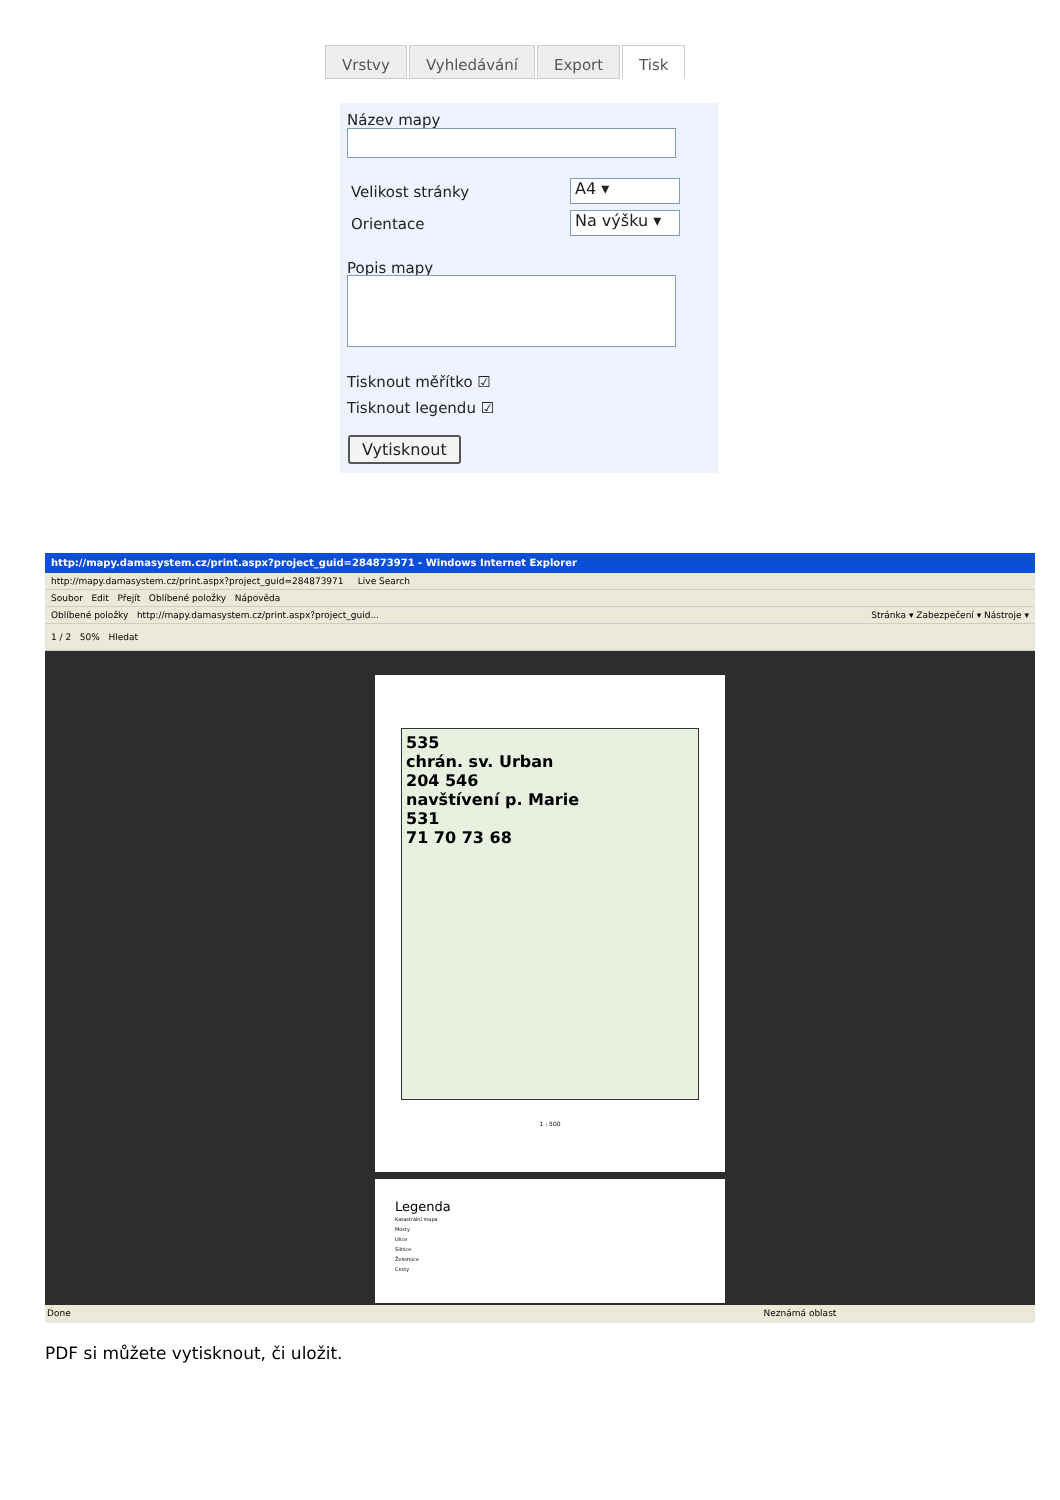Vrstvy Vyhledávání Export Tisk
Název mapy
Velikost stránky A4 ▾
Orientace Na výšku ▾
Popis mapy
Tisknout měřítko ☑
Tisknout legendu ☑
Vytisknout
http://mapy.damasystem.cz/print.aspx?project_guid=284873971 - Windows Internet Explorer
http://mapy.damasystem.cz/print.aspx?project_guid=284873971 Live Search
Soubor Edit Přejít Oblíbené položky Nápověda
Oblíbené položky http://mapy.damasystem.cz/print.aspx?project_guid... Stránka ▾ Zabezpečení ▾ Nástroje ▾
1 / 2 50% Hledat
535
chrán. sv. Urban
204 546
navštívení p. Marie
531
71 70 73 68
1 : 500
Legenda
Katastrální mapa
Mosty
Ulice
Silnice
Železnice
Cesty
Done Neznámá oblast
PDF si můžete vytisknout, či uložit.